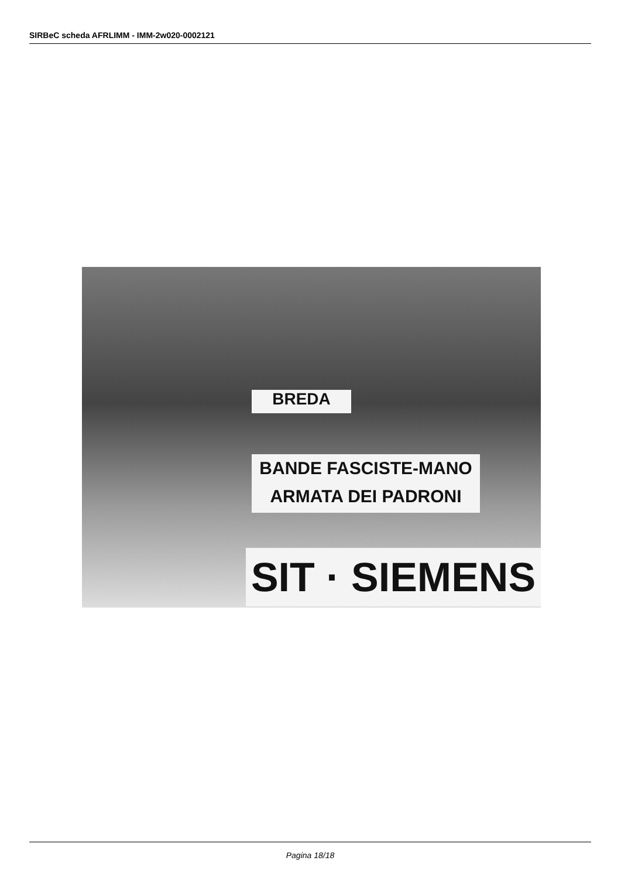SIRBeC scheda AFRLIMM - IMM-2w020-0002121
BANDE FASCISTE-MANO
ARMATA DEI PADRONI
SIT · SIEMENS
BREDA
Pagina 18/18